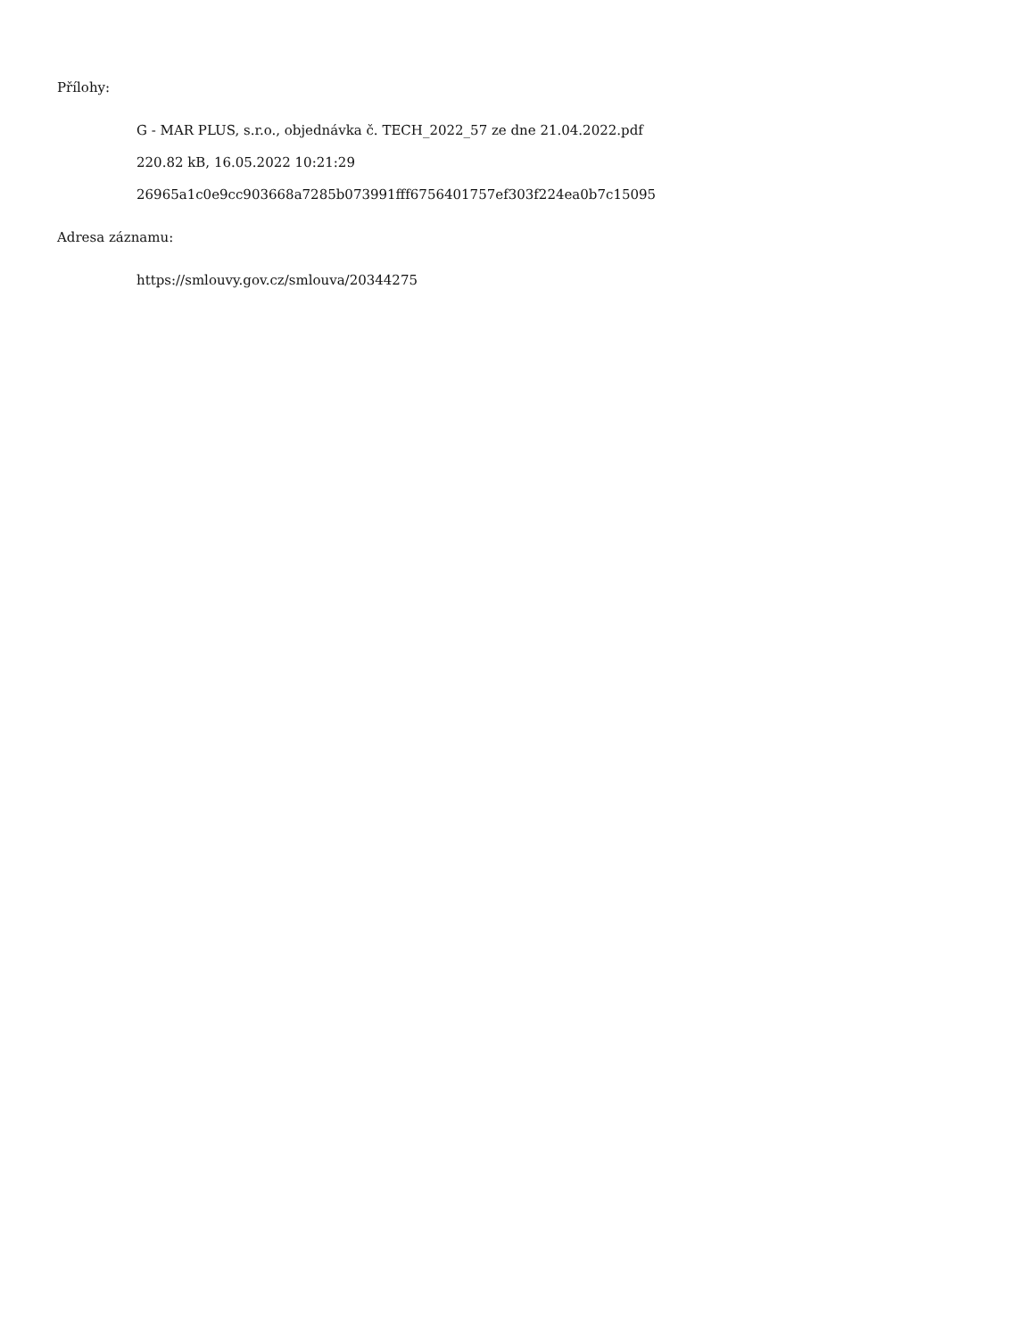Přílohy:
G - MAR PLUS, s.r.o., objednávka č. TECH_2022_57 ze dne 21.04.2022.pdf
220.82 kB, 16.05.2022 10:21:29
26965a1c0e9cc903668a7285b073991fff6756401757ef303f224ea0b7c15095
Adresa záznamu:
https://smlouvy.gov.cz/smlouva/20344275